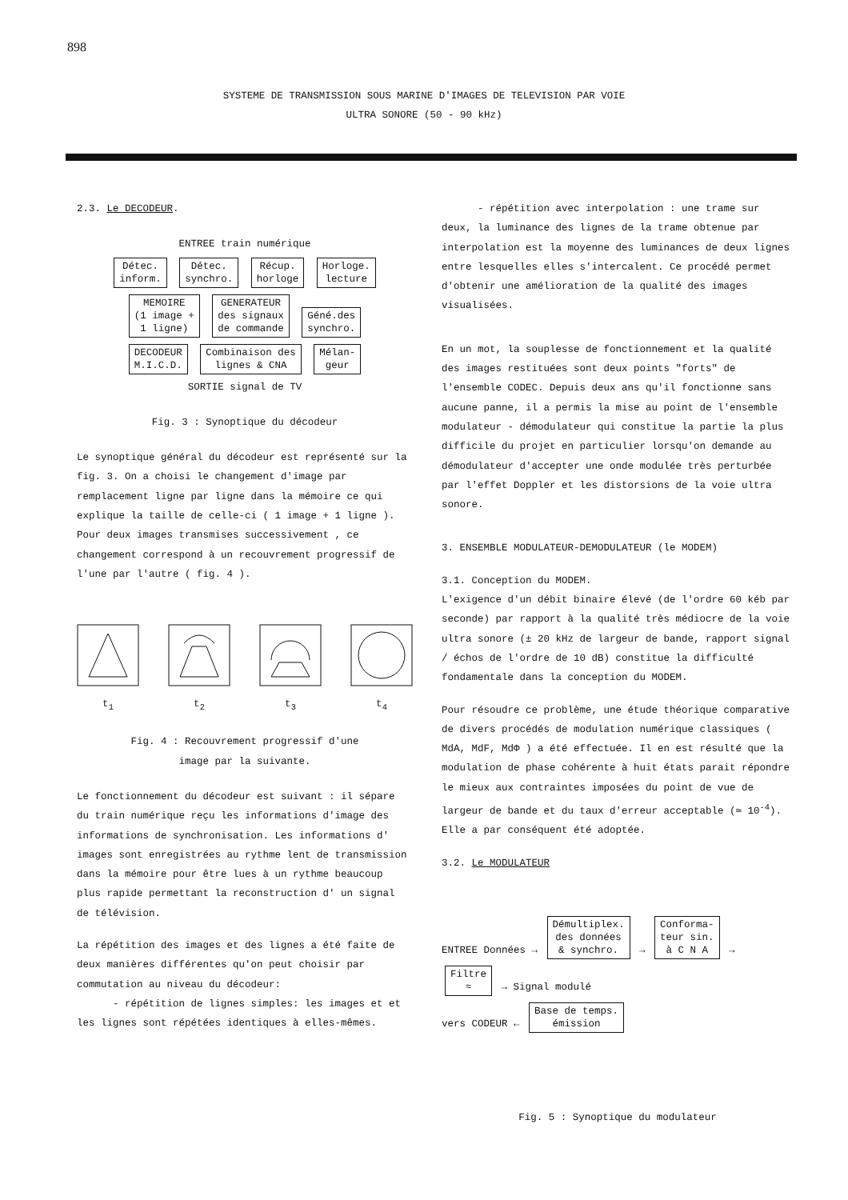898
SYSTEME DE TRANSMISSION SOUS MARINE D'IMAGES DE TELEVISION PAR VOIE
ULTRA SONORE (50 - 90 kHz)
2.3. Le DECODEUR.
ENTREE train numérique
Détec.
inform. Détec.
synchro. Récup.
horloge Horloge.
lecture
MEMOIRE
(1 image +
1 ligne) GENERATEUR
des signaux
de commande Géné.des
synchro.
DECODEUR
M.I.C.D. Combinaison des
lignes & CNA Mélan-
geur
SORTIE signal de TV
Fig. 3 : Synoptique du décodeur
Le synoptique général du décodeur est représenté sur la fig. 3. On a choisi le changement d'image par remplacement ligne par ligne dans la mémoire ce qui explique la taille de celle-ci ( 1 image + 1 ligne ). Pour deux images transmises successivement , ce changement correspond à un recouvrement progressif de l'une par l'autre ( fig. 4 ).
t<sub>1</sub>
t<sub>2</sub>
t<sub>3</sub>
t<sub>4</sub>
Fig. 4 : Recouvrement progressif d'une
image par la suivante.
Le fonctionnement du décodeur est suivant : il sépare du train numérique reçu les informations d'image des informations de synchronisation. Les informations d' images sont enregistrées au rythme lent de transmission dans la mémoire pour être lues à un rythme beaucoup plus rapide permettant la reconstruction d' un signal de télévision.
La répétition des images et des lignes a été faite de deux manières différentes qu'on peut choisir par commutation au niveau du décodeur:
- répétition de lignes simples: les images et et les lignes sont répétées identiques à elles-mêmes.
- répétition avec interpolation : une trame sur deux, la luminance des lignes de la trame obtenue par interpolation est la moyenne des luminances de deux lignes entre lesquelles elles s'intercalent. Ce procédé permet d'obtenir une amélioration de la qualité des images visualisées.
En un mot, la souplesse de fonctionnement et la qualité des images restituées sont deux points "forts" de l'ensemble CODEC. Depuis deux ans qu'il fonctionne sans aucune panne, il a permis la mise au point de l'ensemble modulateur - démodulateur qui constitue la partie la plus difficile du projet en particulier lorsqu'on demande au démodulateur d'accepter une onde modulée très perturbée par l'effet Doppler et les distorsions de la voie ultra sonore.
3. ENSEMBLE MODULATEUR-DEMODULATEUR (le MODEM)
3.1. Conception du MODEM.
L'exigence d'un débit binaire élevé (de l'ordre 60 kéb par seconde) par rapport à la qualité très médiocre de la voie ultra sonore (± 20 kHz de largeur de bande, rapport signal / échos de l'ordre de 10 dB) constitue la difficulté fondamentale dans la conception du MODEM.
Pour résoudre ce problème, une étude théorique comparative de divers procédés de modulation numérique classiques ( MdA, MdF, MdΦ ) a été effectuée. Il en est résulté que la modulation de phase cohérente à huit états parait répondre le mieux aux contraintes imposées du point de vue de largeur de bande et du taux d'erreur acceptable (≃ 10<sup>-4</sup>). Elle a par conséquent été adoptée.
3.2. Le MODULATEUR
ENTREE Données → Démultiplex.
des données
& synchro. → Conforma-
teur sin.
à C N A → Filtre
≈ → Signal modulé
vers CODEUR ← Base de temps.
émission
Fig. 5 : Synoptique du modulateur